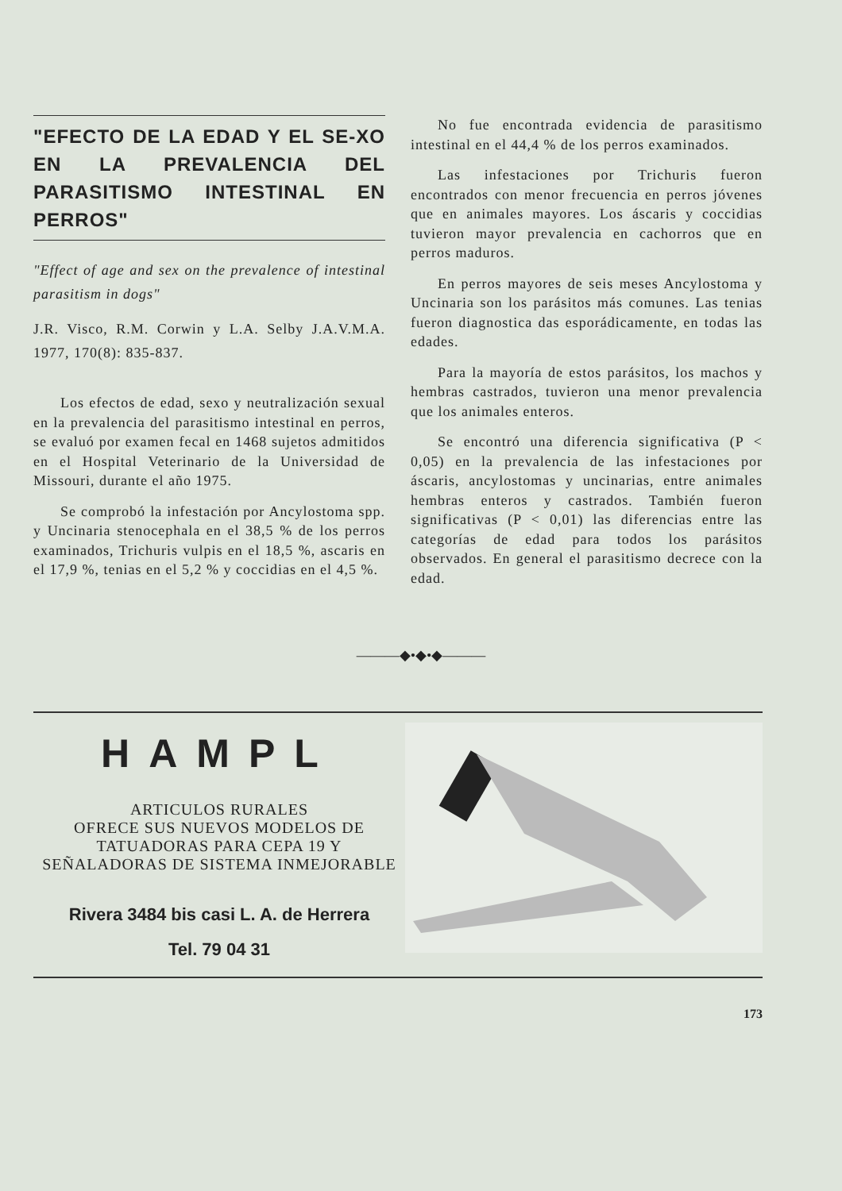"EFECTO DE LA EDAD Y EL SE-XO EN LA PREVALENCIA DEL PARASITISMO INTESTINAL EN PERROS"
"Effect of age and sex on the prevalence of intestinal parasitism in dogs"
J.R. Visco, R.M. Corwin y L.A. Selby J.A.V.M.A. 1977, 170(8): 835-837.
Los efectos de edad, sexo y neutralización sexual en la prevalencia del parasitismo intestinal en perros, se evaluó por examen fecal en 1468 sujetos admitidos en el Hospital Veterinario de la Universidad de Missouri, durante el año 1975.
Se comprobó la infestación por Ancylostoma spp. y Uncinaria stenocephala en el 38,5 % de los perros examinados, Trichuris vulpis en el 18,5 %, ascaris en el 17,9 %, tenias en el 5,2 % y coccidias en el 4,5 %.
No fue encontrada evidencia de parasitismo intestinal en el 44,4 % de los perros examinados.
Las infestaciones por Trichuris fueron encontrados con menor frecuencia en perros jóvenes que en animales mayores. Los áscaris y coccidias tuvieron mayor prevalencia en cachorros que en perros maduros.
En perros mayores de seis meses Ancylostoma y Uncinaria son los parásitos más comunes. Las tenias fueron diagnostica das esporádicamente, en todas las edades.
Para la mayoría de estos parásitos, los machos y hembras castrados, tuvieron una menor prevalencia que los animales enteros.
Se encontró una diferencia significativa (P < 0,05) en la prevalencia de las infestaciones por áscaris, ancylostomas y uncinarias, entre animales hembras enteros y castrados. También fueron significativas (P < 0,01) las diferencias entre las categorías de edad para todos los parásitos observados. En general el parasitismo decrece con la edad.
———◆•◆•◆———
HAMPL
ARTICULOS RURALES
OFRECE SUS NUEVOS MODELOS DE TATUADORAS PARA CEPA 19 Y SEÑALADORAS DE SISTEMA INMEJORABLE
Rivera 3484 bis casi L. A. de Herrera
Tel. 79 04 31
173